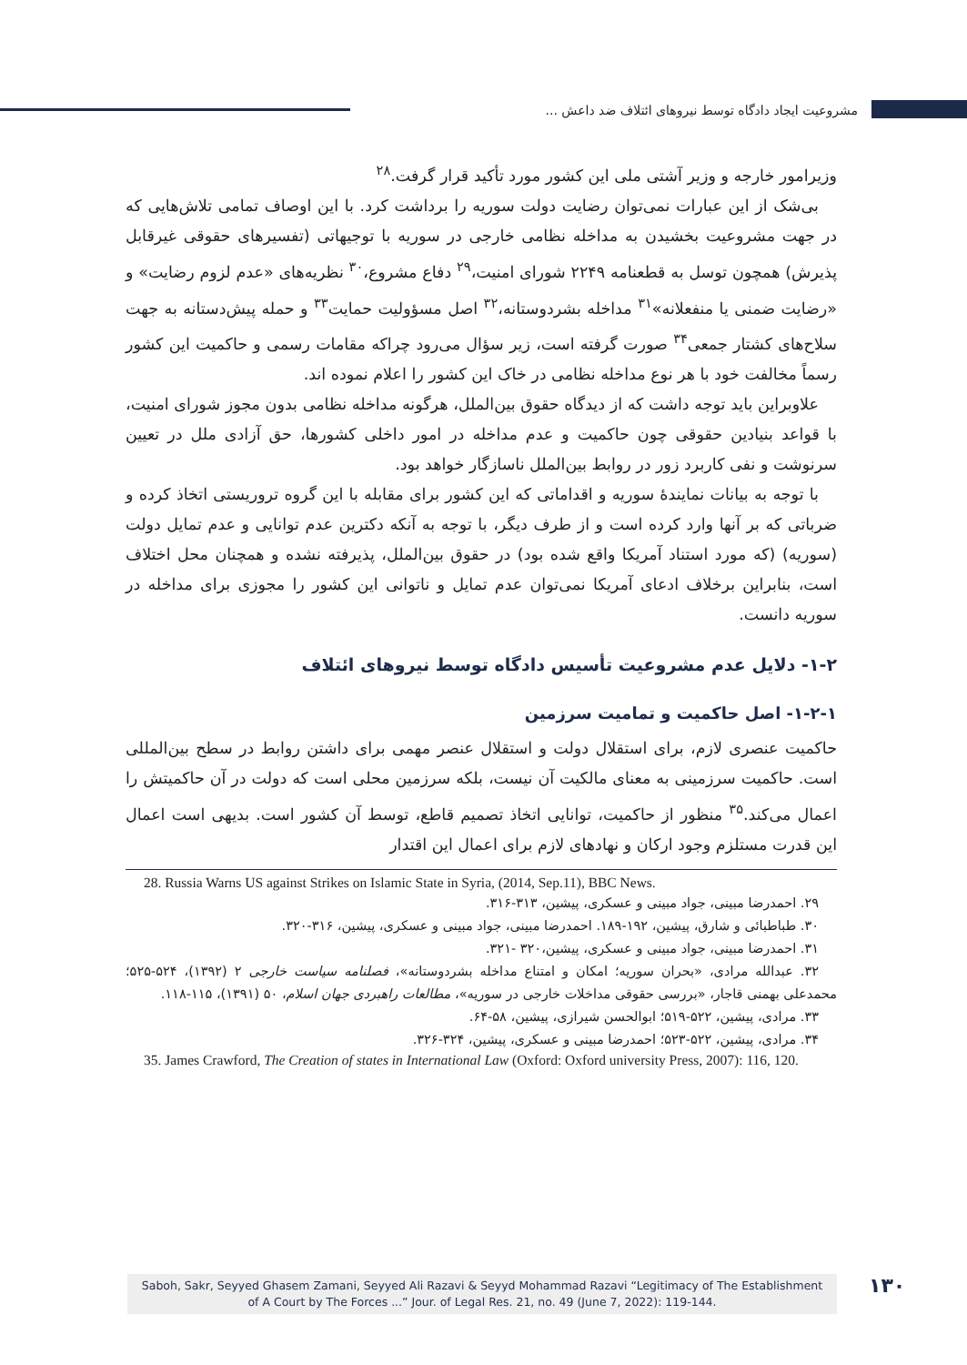مشروعیت ایجاد دادگاه توسط نیروهای ائتلاف ضد داعش ...
وزیرامور خارجه و وزیر آشتی ملی این کشور مورد تأکید قرار گرفت.<sup>۲۸</sup>
بی‌شک از این عبارات نمی‌توان رضایت دولت سوریه را برداشت کرد. با این اوصاف تمامی تلاش‌هایی که در جهت مشروعیت بخشیدن به مداخله نظامی خارجی در سوریه با توجیهاتی (تفسیرهای حقوقی غیرقابل پذیرش) همچون توسل به قطعنامه ۲۲۴۹ شورای امنیت،<sup>۲۹</sup> دفاع مشروع،<sup>۳۰</sup> نظریه‌های «عدم لزوم رضایت» و «رضایت ضمنی یا منفعلانه»<sup>۳۱</sup> مداخله بشردوستانه،<sup>۳۲</sup> اصل مسؤولیت حمایت<sup>۳۳</sup> و حمله پیش‌دستانه به جهت سلاح‌های کشتار جمعی<sup>۳۴</sup> صورت گرفته است، زیر سؤال می‌رود چراکه مقامات رسمی و حاکمیت این کشور رسماً مخالفت خود با هر نوع مداخله نظامی در خاک این کشور را اعلام نموده اند.
علاوبراین باید توجه داشت که از دیدگاه حقوق بین‌الملل، هرگونه مداخله نظامی بدون مجوز شورای امنیت، با قواعد بنیادین حقوقی چون حاکمیت و عدم مداخله در امور داخلی کشورها، حق آزادی ملل در تعیین سرنوشت و نفی کاربرد زور در روابط بین‌الملل ناسازگار خواهد بود.
با توجه به بیانات نمایندۀ سوریه و اقداماتی که این کشور برای مقابله با این گروه تروریستی اتخاذ کرده و ضرباتی که بر آنها وارد کرده است و از طرف دیگر، با توجه به آنکه دکترین عدم توانایی و عدم تمایل دولت (سوریه) (که مورد استناد آمریکا واقع شده بود) در حقوق بین‌الملل، پذیرفته نشده و همچنان محل اختلاف است، بنابراین برخلاف ادعای آمریکا نمی‌توان عدم تمایل و ناتوانی این کشور را مجوزی برای مداخله در سوریه دانست.
۱-۲- دلایل عدم مشروعیت تأسیس دادگاه توسط نیروهای ائتلاف
۱-۲-۱- اصل حاکمیت و تمامیت سرزمین
حاکمیت عنصری لازم، برای استقلال دولت و استقلال عنصر مهمی برای داشتن روابط در سطح بین‌المللی است. حاکمیت سرزمینی به معنای مالکیت آن نیست، بلکه سرزمین محلی است که دولت در آن حاکمیتش را اعمال می‌کند.<sup>۳۵</sup> منظور از حاکمیت، توانایی اتخاذ تصمیم قاطع، توسط آن کشور است. بدیهی است اعمال این قدرت مستلزم وجود ارکان و نهادهای لازم برای اعمال این اقتدار
28. Russia Warns US against Strikes on Islamic State in Syria, (2014, Sep.11), BBC News.
۲۹. احمدرضا مبینی، جواد مبینی و عسکری، پیشین، ۳۱۳-۳۱۶.
۳۰. طباطبائی و شارق، پیشین، ۱۹۲-۱۸۹. احمدرضا مبینی، جواد مبینی و عسکری، پیشین، ۳۱۶-۳۲۰.
۳۱. احمدرضا مبینی، جواد مبینی و عسکری، پیشین،۳۲۰ -۳۲۱.
۳۲. عبدالله مرادی، «بحران سوریه؛ امکان و امتناع مداخله بشردوستانه»، فصلنامه سیاست خارجی ۲ (۱۳۹۲)، ۵۲۴-۵۲۵؛ محمدعلی بهمنی قاجار، «بررسی حقوقی مداخلات خارجی در سوریه»، مطالعات راهبردی جهان اسلام، ۵۰ (۱۳۹۱)، ۱۱۵-۱۱۸.
۳۳. مرادی، پیشین، ۵۲۲-۵۱۹؛ ابوالحسن شیرازی، پیشین، ۵۸-۶۴.
۳۴. مرادی، پیشین، ۵۲۲-۵۲۳؛ احمدرضا مبینی و عسکری، پیشین، ۳۲۴-۳۲۶.
35. James Crawford, The Creation of states in International Law (Oxford: Oxford university Press, 2007): 116, 120.
Saboh, Sakr, Seyyed Ghasem Zamani, Seyyed Ali Razavi & Seyyd Mohammad Razavi “Legitimacy of The Establishment
of A Court by The Forces ...” Jour. of Legal Res. 21, no. 49 (June 7, 2022): 119-144.
۱۳۰